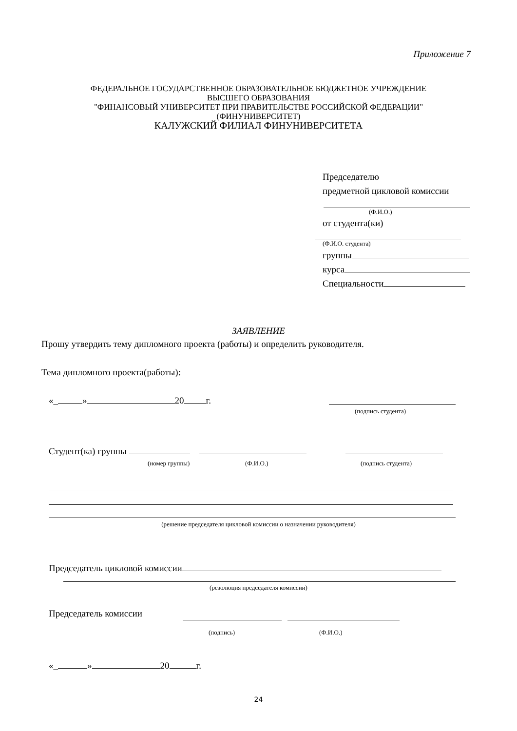Приложение 7
ФЕДЕРАЛЬНОЕ ГОСУДАРСТВЕННОЕ ОБРАЗОВАТЕЛЬНОЕ БЮДЖЕТНОЕ УЧРЕЖДЕНИЕ
ВЫСШЕГО ОБРАЗОВАНИЯ
"ФИНАНСОВЫЙ УНИВЕРСИТЕТ ПРИ ПРАВИТЕЛЬСТВЕ РОССИЙСКОЙ ФЕДЕРАЦИИ"
(ФИНУНИВЕРСИТЕТ)
КАЛУЖСКИЙ ФИЛИАЛ ФИНУНИВЕРСИТЕТА
Председателю
предметной цикловой комиссии
(Ф.И.О.)
от студента(ки)
(Ф.И.О. студента)
группы
курса
Специальности
ЗАЯВЛЕНИЕ
Прошу утвердить тему дипломного проекта (работы) и определить руководителя.
Тема дипломного проекта(работы):
«_ » 20 г.
(подпись студента)
Студент(ка) группы
(номер группы) (Ф.И.О.) (подпись студента)
(решение председателя цикловой комиссии о назначении руководителя)
Председатель цикловой комиссии
(резолюция председателя комиссии)
Председатель комиссии
(подпись) (Ф.И.О.)
«_ » 20 г.
24